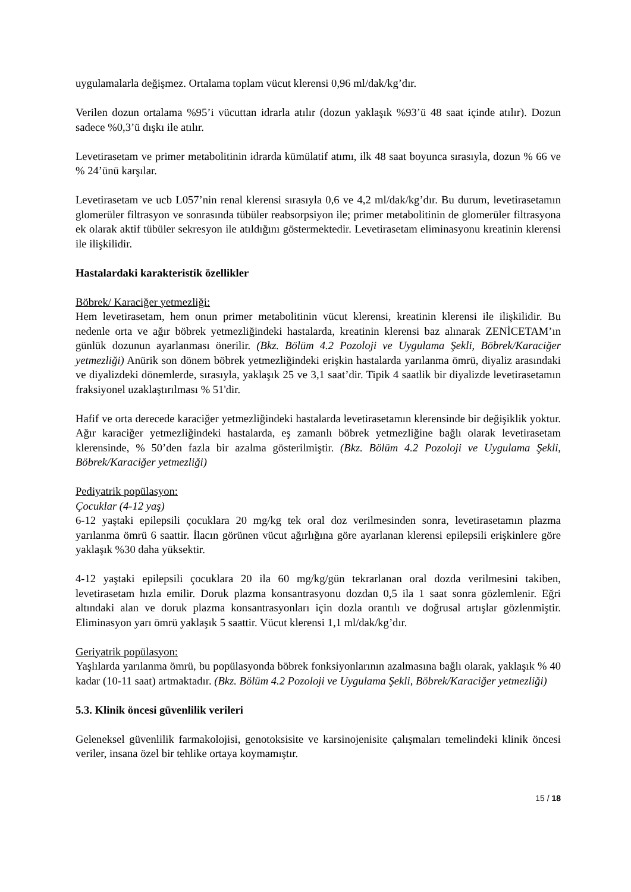uygulamalarla değişmez. Ortalama toplam vücut klerensi 0,96 ml/dak/kg’dır.
Verilen dozun ortalama %95’i vücuttan idrarla atılır (dozun yaklaşık %93’ü 48 saat içinde atılır). Dozun sadece %0,3’ü dışkı ile atılır.
Levetirasetam ve primer metabolitinin idrarda kümülatif atımı, ilk 48 saat boyunca sırasıyla, dozun % 66 ve % 24’ünü karşılar.
Levetirasetam ve ucb L057’nin renal klerensi sırasıyla 0,6 ve 4,2 ml/dak/kg’dır. Bu durum, levetirasetamın glomerüler filtrasyon ve sonrasında tübüler reabsorpsiyon ile; primer metabolitinin de glomerüler filtrasyona ek olarak aktif tübüler sekresyon ile atıldığını göstermektedir. Levetirasetam eliminasyonu kreatinin klerensi ile ilişkilidir.
Hastalardaki karakteristik özellikler
Böbrek/ Karaciğer yetmezliği:
Hem levetirasetam, hem onun primer metabolitinin vücut klerensi, kreatinin klerensi ile ilişkilidir. Bu nedenle orta ve ağır böbrek yetmezliğindeki hastalarda, kreatinin klerensi baz alınarak ZENİCETAM’ın günlük dozunun ayarlanması önerilir. (Bkz. Bölüm 4.2 Pozoloji ve Uygulama Şekli, Böbrek/Karaciğer yetmezliği) Anürik son dönem böbrek yetmezliğindeki erişkin hastalarda yarılanma ömrü, diyaliz arasındaki ve diyalizdeki dönemlerde, sırasıyla, yaklaşık 25 ve 3,1 saat’dir. Tipik 4 saatlik bir diyalizde levetirasetamın fraksiyonel uzaklaştırılması % 51'dir.
Hafif ve orta derecede karaciğer yetmezliğindeki hastalarda levetirasetamın klerensinde bir değişiklik yoktur. Ağır karaciğer yetmezliğindeki hastalarda, eş zamanlı böbrek yetmezliğine bağlı olarak levetirasetam klerensinde, % 50’den fazla bir azalma gösterilmiştir. (Bkz. Bölüm 4.2 Pozoloji ve Uygulama Şekli, Böbrek/Karaciğer yetmezliği)
Pediyatrik popülasyon:
Çocuklar (4-12 yaş)
6-12 yaştaki epilepsili çocuklara 20 mg/kg tek oral doz verilmesinden sonra, levetirasetamın plazma yarılanma ömrü 6 saattir. İlacın görünen vücut ağırlığına göre ayarlanan klerensi epilepsili erişkinlere göre yaklaşık %30 daha yüksektir.
4-12 yaştaki epilepsili çocuklara 20 ila 60 mg/kg/gün tekrarlanan oral dozda verilmesini takiben, levetirasetam hızla emilir. Doruk plazma konsantrasyonu dozdan 0,5 ila 1 saat sonra gözlemlenir. Eğri altındaki alan ve doruk plazma konsantrasyonları için dozla orantılı ve doğrusal artışlar gözlenmiştir. Eliminasyon yarı ömrü yaklaşık 5 saattir. Vücut klerensi 1,1 ml/dak/kg’dır.
Geriyatrik popülasyon:
Yaşlılarda yarılanma ömrü, bu popülasyonda böbrek fonksiyonlarının azalmasına bağlı olarak, yaklaşık % 40 kadar (10-11 saat) artmaktadır. (Bkz. Bölüm 4.2 Pozoloji ve Uygulama Şekli, Böbrek/Karaciğer yetmezliği)
5.3. Klinik öncesi güvenlilik verileri
Geleneksel güvenlilik farmakolojisi, genotoksisite ve karsinojenisite çalışmaları temelindeki klinik öncesi veriler, insana özel bir tehlike ortaya koymamıştır.
15 / 18